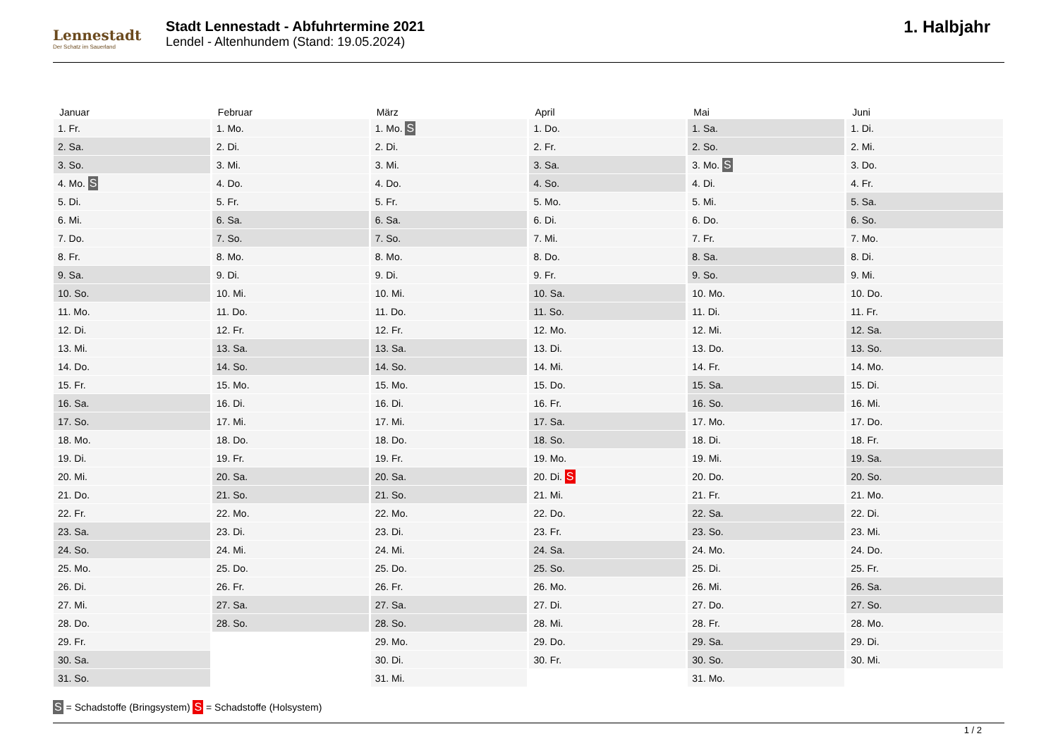Lennestadt
Der Schatz im Sauerland
Stadt Lennestadt - Abfuhrtermine 2021
Lendel - Altenhundem (Stand: 19.05.2024)
1. Halbjahr
| Januar | Februar | März | April | Mai | Juni |
| --- | --- | --- | --- | --- | --- |
| 1. Fr. | 1. Mo. | 1. Mo. S | 1. Do. | 1. Sa. | 1. Di. |
| 2. Sa. | 2. Di. | 2. Di. | 2. Fr. | 2. So. | 2. Mi. |
| 3. So. | 3. Mi. | 3. Mi. | 3. Sa. | 3. Mo. S | 3. Do. |
| 4. Mo. S | 4. Do. | 4. Do. | 4. So. | 4. Di. | 4. Fr. |
| 5. Di. | 5. Fr. | 5. Fr. | 5. Mo. | 5. Mi. | 5. Sa. |
| 6. Mi. | 6. Sa. | 6. Sa. | 6. Di. | 6. Do. | 6. So. |
| 7. Do. | 7. So. | 7. So. | 7. Mi. | 7. Fr. | 7. Mo. |
| 8. Fr. | 8. Mo. | 8. Mo. | 8. Do. | 8. Sa. | 8. Di. |
| 9. Sa. | 9. Di. | 9. Di. | 9. Fr. | 9. So. | 9. Mi. |
| 10. So. | 10. Mi. | 10. Mi. | 10. Sa. | 10. Mo. | 10. Do. |
| 11. Mo. | 11. Do. | 11. Do. | 11. So. | 11. Di. | 11. Fr. |
| 12. Di. | 12. Fr. | 12. Fr. | 12. Mo. | 12. Mi. | 12. Sa. |
| 13. Mi. | 13. Sa. | 13. Sa. | 13. Di. | 13. Do. | 13. So. |
| 14. Do. | 14. So. | 14. So. | 14. Mi. | 14. Fr. | 14. Mo. |
| 15. Fr. | 15. Mo. | 15. Mo. | 15. Do. | 15. Sa. | 15. Di. |
| 16. Sa. | 16. Di. | 16. Di. | 16. Fr. | 16. So. | 16. Mi. |
| 17. So. | 17. Mi. | 17. Mi. | 17. Sa. | 17. Mo. | 17. Do. |
| 18. Mo. | 18. Do. | 18. Do. | 18. So. | 18. Di. | 18. Fr. |
| 19. Di. | 19. Fr. | 19. Fr. | 19. Mo. | 19. Mi. | 19. Sa. |
| 20. Mi. | 20. Sa. | 20. Sa. | 20. Di. S | 20. Do. | 20. So. |
| 21. Do. | 21. So. | 21. So. | 21. Mi. | 21. Fr. | 21. Mo. |
| 22. Fr. | 22. Mo. | 22. Mo. | 22. Do. | 22. Sa. | 22. Di. |
| 23. Sa. | 23. Di. | 23. Di. | 23. Fr. | 23. So. | 23. Mi. |
| 24. So. | 24. Mi. | 24. Mi. | 24. Sa. | 24. Mo. | 24. Do. |
| 25. Mo. | 25. Do. | 25. Do. | 25. So. | 25. Di. | 25. Fr. |
| 26. Di. | 26. Fr. | 26. Fr. | 26. Mo. | 26. Mi. | 26. Sa. |
| 27. Mi. | 27. Sa. | 27. Sa. | 27. Di. | 27. Do. | 27. So. |
| 28. Do. | 28. So. | 28. So. | 28. Mi. | 28. Fr. | 28. Mo. |
| 29. Fr. | | 29. Mo. | 29. Do. | 29. Sa. | 29. Di. |
| 30. Sa. | | 30. Di. | 30. Fr. | 30. So. | 30. Mi. |
| 31. So. | | 31. Mi. | | 31. Mo. | |
S = Schadstoffe (Bringsystem) S = Schadstoffe (Holsystem)
1 / 2